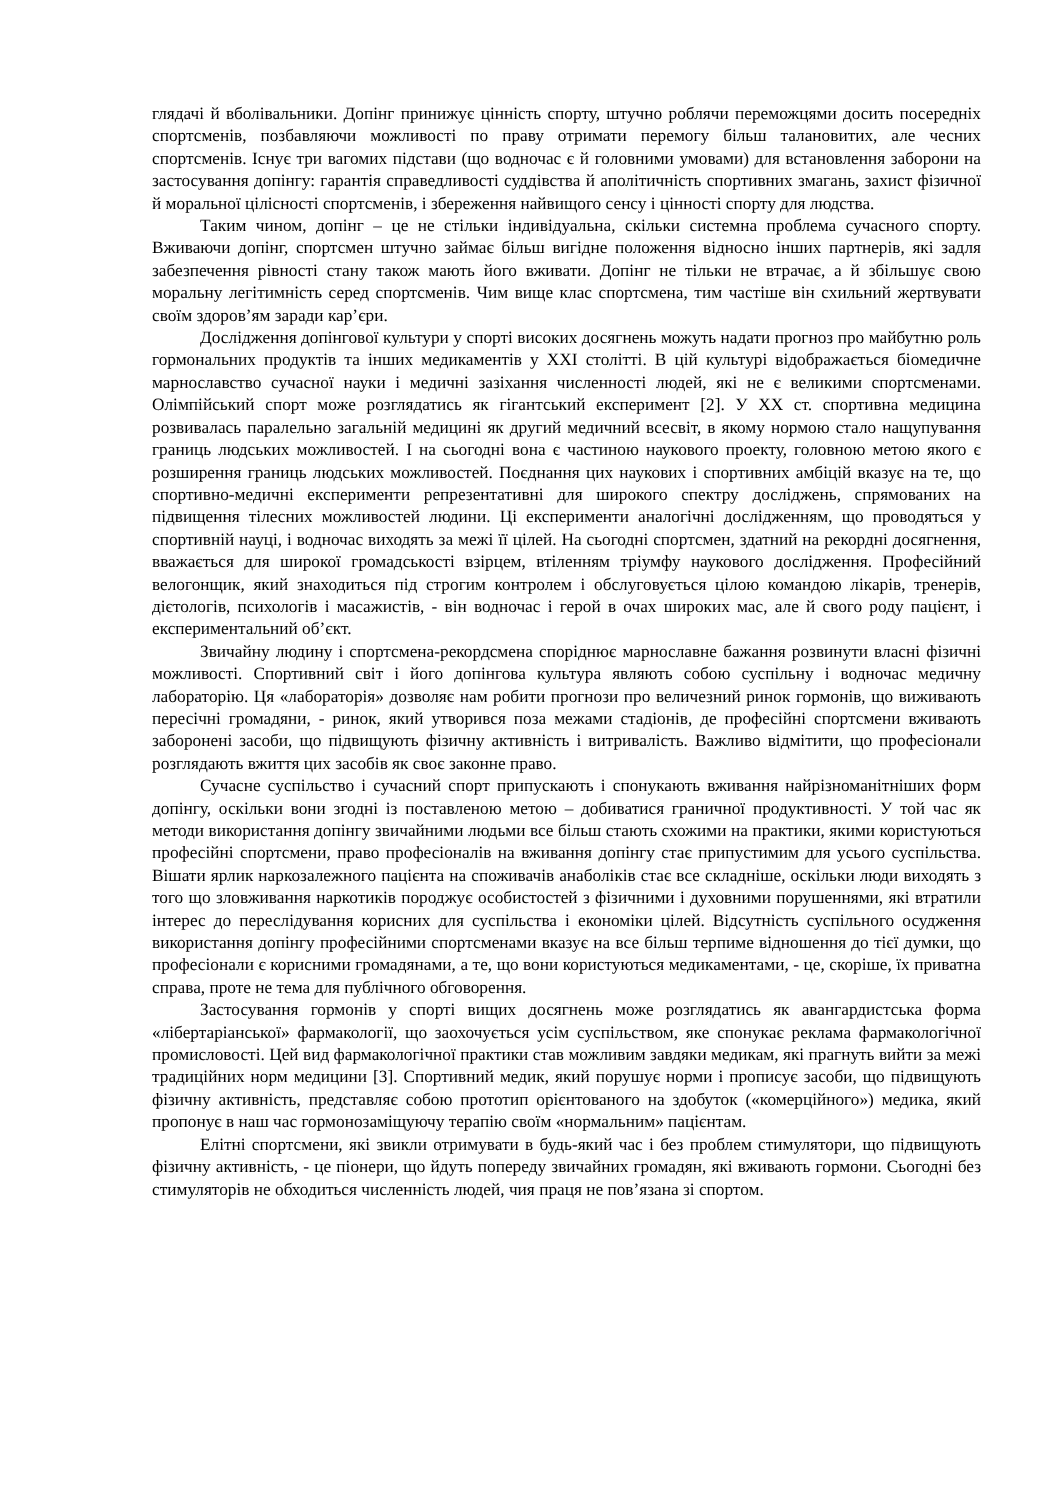глядачі й вболівальники. Допінг принижує цінність спорту, штучно роблячи переможцями досить посередніх спортсменів, позбавляючи можливості по праву отримати перемогу більш талановитих, але чесних спортсменів. Існує три вагомих підстави (що водночас є й головними умовами) для встановлення заборони на застосування допінгу: гарантія справедливості суддівства й аполітичність спортивних змагань, захист фізичної й моральної цілісності спортсменів, і збереження найвищого сенсу і цінності спорту для людства.
Таким чином, допінг – це не стільки індивідуальна, скільки системна проблема сучасного спорту. Вживаючи допінг, спортсмен штучно займає більш вигідне положення відносно інших партнерів, які задля забезпечення рівності стану також мають його вживати. Допінг не тільки не втрачає, а й збільшує свою моральну легітимність серед спортсменів. Чим вище клас спортсмена, тим частіше він схильний жертвувати своїм здоров’ям заради кар’єри.
Дослідження допінгової культури у спорті високих досягнень можуть надати прогноз про майбутню роль гормональних продуктів та інших медикаментів у XXI столітті. В цій культурі відображається біомедичне марнославство сучасної науки і медичні зазіхання численності людей, які не є великими спортсменами. Олімпійський спорт може розглядатись як гігантський експеримент [2]. У XX ст. спортивна медицина розвивалась паралельно загальній медицині як другий медичний всесвіт, в якому нормою стало нащупування границь людських можливостей. І на сьогодні вона є частиною наукового проекту, головною метою якого є розширення границь людських можливостей. Поєднання цих наукових і спортивних амбіцій вказує на те, що спортивно-медичні експерименти репрезентативні для широкого спектру досліджень, спрямованих на підвищення тілесних можливостей людини. Ці експерименти аналогічні дослідженням, що проводяться у спортивній науці, і водночас виходять за межі її цілей. На сьогодні спортсмен, здатний на рекордні досягнення, вважається для широкої громадськості взірцем, втіленням тріумфу наукового дослідження. Професійний велогонщик, який знаходиться під строгим контролем і обслуговується цілою командою лікарів, тренерів, дієтологів, психологів і масажистів, - він водночас і герой в очах широких мас, але й свого роду пацієнт, і експериментальний об’єкт.
Звичайну людину і спортсмена-рекордсмена споріднює марнославне бажання розвинути власні фізичні можливості. Спортивний світ і його допінгова культура являють собою суспільну і водночас медичну лабораторію. Ця «лабораторія» дозволяє нам робити прогнози про величезний ринок гормонів, що виживають пересічні громадяни, - ринок, який утворився поза межами стадіонів, де професійні спортсмени вживають заборонені засоби, що підвищують фізичну активність і витривалість. Важливо відмітити, що професіонали розглядають вжиття цих засобів як своє законне право.
Сучасне суспільство і сучасний спорт припускають і спонукають вживання найрізноманітніших форм допінгу, оскільки вони згодні із поставленою метою – добиватися граничної продуктивності. У той час як методи використання допінгу звичайними людьми все більш стають схожими на практики, якими користуються професійні спортсмени, право професіоналів на вживання допінгу стає припустимим для усього суспільства. Вішати ярлик наркозалежного пацієнта на споживачів анаболіків стає все складніше, оскільки люди виходять з того що зловживання наркотиків породжує особистостей з фізичними і духовними порушеннями, які втратили інтерес до переслідування корисних для суспільства і економіки цілей. Відсутність суспільного осудження використання допінгу професійними спортсменами вказує на все більш терпиме відношення до тієї думки, що професіонали є корисними громадянами, а те, що вони користуються медикаментами, - це, скоріше, їх приватна справа, проте не тема для публічного обговорення.
Застосування гормонів у спорті вищих досягнень може розглядатись як авангардистська форма «лібертаріанської» фармакології, що заохочується усім суспільством, яке спонукає реклама фармакологічної промисловості. Цей вид фармакологічної практики став можливим завдяки медикам, які прагнуть вийти за межі традиційних норм медицини [3]. Спортивний медик, який порушує норми і прописує засоби, що підвищують фізичну активність, представляє собою прототип орієнтованого на здобуток («комерційного») медика, який пропонує в наш час гормонозаміщуючу терапію своїм «нормальним» пацієнтам.
Елітні спортсмени, які звикли отримувати в будь-який час і без проблем стимулятори, що підвищують фізичну активність, - це піонери, що йдуть попереду звичайних громадян, які вживають гормони. Сьогодні без стимуляторів не обходиться численність людей, чия праця не пов’язана зі спортом.